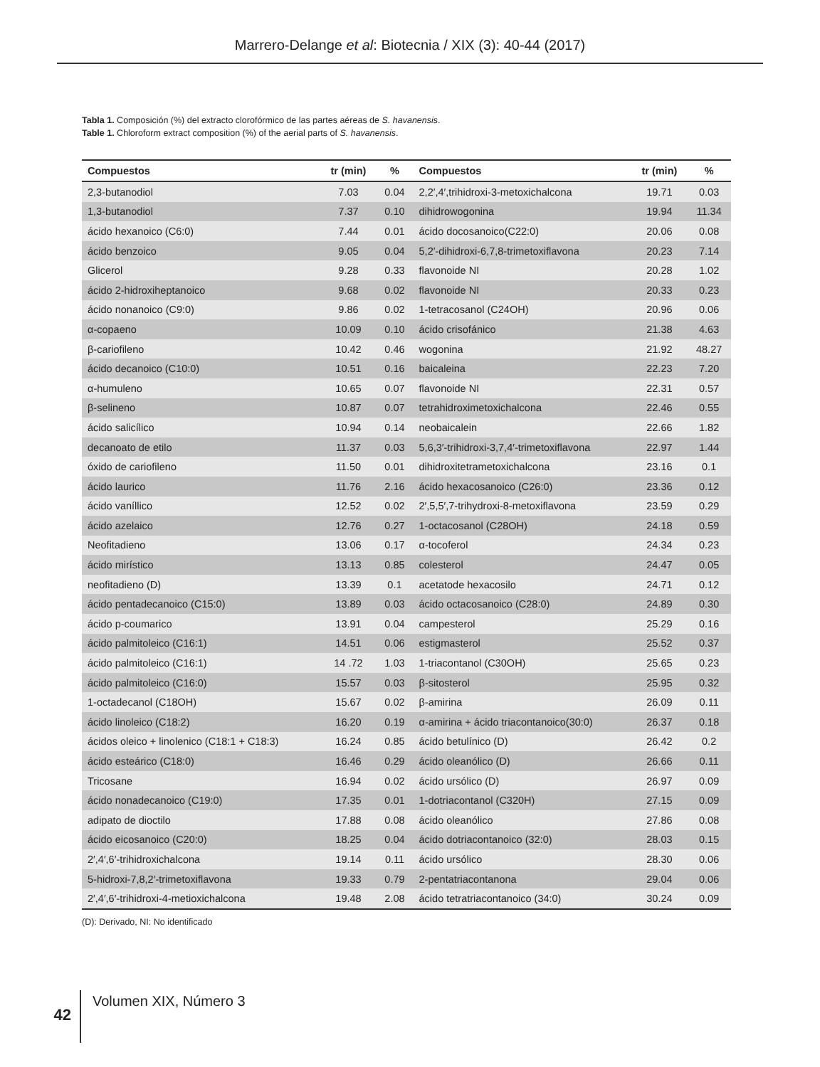Marrero-Delange et al: Biotecnia / XIX (3): 40-44 (2017)
Tabla 1. Composición (%) del extracto clorofórmico de las partes aéreas de S. havanensis.
Table 1. Chloroform extract composition (%) of the aerial parts of S. havanensis.
| Compuestos | tr (min) | % | Compuestos | tr (min) | % |
| --- | --- | --- | --- | --- | --- |
| 2,3-butanodiol | 7.03 | 0.04 | 2,2′,4′,trihidroxi-3-metoxichalcona | 19.71 | 0.03 |
| 1,3-butanodiol | 7.37 | 0.10 | dihidrowogonina | 19.94 | 11.34 |
| ácido hexanoico (C6:0) | 7.44 | 0.01 | ácido docosanoico(C22:0) | 20.06 | 0.08 |
| ácido benzoico | 9.05 | 0.04 | 5,2′-dihidroxi-6,7,8-trimetoxiflavona | 20.23 | 7.14 |
| Glicerol | 9.28 | 0.33 | flavonoide NI | 20.28 | 1.02 |
| ácido 2-hidroxiheptanoico | 9.68 | 0.02 | flavonoide NI | 20.33 | 0.23 |
| ácido nonanoico (C9:0) | 9.86 | 0.02 | 1-tetracosanol (C24OH) | 20.96 | 0.06 |
| α-copaeno | 10.09 | 0.10 | ácido crisofánico | 21.38 | 4.63 |
| β-cariofileno | 10.42 | 0.46 | wogonina | 21.92 | 48.27 |
| ácido decanoico (C10:0) | 10.51 | 0.16 | baicaleina | 22.23 | 7.20 |
| α-humuleno | 10.65 | 0.07 | flavonoide NI | 22.31 | 0.57 |
| β-selineno | 10.87 | 0.07 | tetrahidroximetoxichalcona | 22.46 | 0.55 |
| ácido salicílico | 10.94 | 0.14 | neobaicalein | 22.66 | 1.82 |
| decanoato de etilo | 11.37 | 0.03 | 5,6,3′-trihidroxi-3,7,4′-trimetoxiflavona | 22.97 | 1.44 |
| óxido de cariofileno | 11.50 | 0.01 | dihidroxitetrametoxichalcona | 23.16 | 0.1 |
| ácido laurico | 11.76 | 2.16 | ácido hexacosanoico (C26:0) | 23.36 | 0.12 |
| ácido vaníllico | 12.52 | 0.02 | 2′,5,5′,7-trihydroxi-8-metoxiflavona | 23.59 | 0.29 |
| ácido azelaico | 12.76 | 0.27 | 1-octacosanol (C28OH) | 24.18 | 0.59 |
| Neofitadieno | 13.06 | 0.17 | α-tocoferol | 24.34 | 0.23 |
| ácido mirístico | 13.13 | 0.85 | colesterol | 24.47 | 0.05 |
| neofitadieno (D) | 13.39 | 0.1 | acetatode hexacosilo | 24.71 | 0.12 |
| ácido pentadecanoico (C15:0) | 13.89 | 0.03 | ácido octacosanoico (C28:0) | 24.89 | 0.30 |
| ácido p-coumarico | 13.91 | 0.04 | campesterol | 25.29 | 0.16 |
| ácido palmitoleico (C16:1) | 14.51 | 0.06 | estigmasterol | 25.52 | 0.37 |
| ácido palmitoleico (C16:1) | 14 .72 | 1.03 | 1-triacontanol (C30OH) | 25.65 | 0.23 |
| ácido palmitoleico (C16:0) | 15.57 | 0.03 | β-sitosterol | 25.95 | 0.32 |
| 1-octadecanol (C18OH) | 15.67 | 0.02 | β-amirina | 26.09 | 0.11 |
| ácido linoleico (C18:2) | 16.20 | 0.19 | α-amirina + ácido triacontanoico(30:0) | 26.37 | 0.18 |
| ácidos oleico + linolenico (C18:1 + C18:3) | 16.24 | 0.85 | ácido betulínico (D) | 26.42 | 0.2 |
| ácido esteárico (C18:0) | 16.46 | 0.29 | ácido oleanólico (D) | 26.66 | 0.11 |
| Tricosane | 16.94 | 0.02 | ácido ursólico (D) | 26.97 | 0.09 |
| ácido nonadecanoico (C19:0) | 17.35 | 0.01 | 1-dotriacontanol (C320H) | 27.15 | 0.09 |
| adipato de dioctilo | 17.88 | 0.08 | ácido oleanólico | 27.86 | 0.08 |
| ácido eicosanoico (C20:0) | 18.25 | 0.04 | ácido dotriacontanoico (32:0) | 28.03 | 0.15 |
| 2′,4′,6′-trihidroxichalcona | 19.14 | 0.11 | ácido ursólico | 28.30 | 0.06 |
| 5-hidroxi-7,8,2′-trimetoxiflavona | 19.33 | 0.79 | 2-pentatriacontanona | 29.04 | 0.06 |
| 2′,4′,6′-trihidroxi-4-metioxichalcona | 19.48 | 2.08 | ácido tetratriacontanoico (34:0) | 30.24 | 0.09 |
(D): Derivado, NI: No identificado
42
Volumen XIX, Número 3